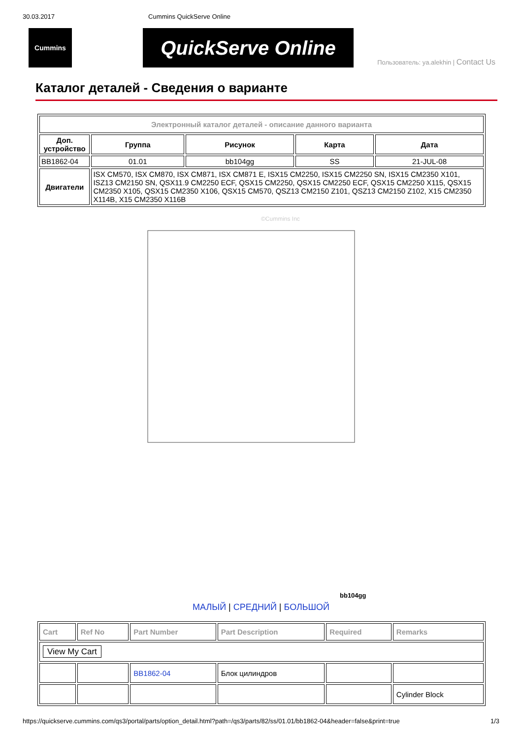30.03.2017 Cummins QuickServe Online
Cummins
QuickServe Online
Пользователь: ya.alekhin | Contact Us
Каталог деталей - Сведения о варианте
| Электронный каталог деталей - описание данного варианта | | | | |
| Доп. устройство | Группа | Рисунок | Карта | Дата |
| BB1862-04 | 01.01 | bb104gg | SS | 21-JUL-08 |
| Двигатели | ISX CM570, ISX CM870, ISX CM871, ISX CM871 E, ISX15 CM2250, ISX15 CM2250 SN, ISX15 CM2350 X101, ISZ13 CM2150 SN, QSX11.9 CM2250 ECF, QSX15 CM2250, QSX15 CM2250 ECF, QSX15 CM2250 X115, QSX15 CM2350 X105, QSX15 CM2350 X106, QSX15 CM570, QSZ13 CM2150 Z101, QSZ13 CM2150 Z102, X15 CM2350 X114B, X15 CM2350 X116B | | | |
©Cummins Inc
bb104gg
МАЛЫЙ | СРЕДНИЙ | БОЛЬШОЙ
| Cart | Ref No | Part Number | Part Description | Required | Remarks |
| --- | --- | --- | --- | --- | --- |
| View My Cart | | | | | |
| | | BB1862-04 | Блок цилиндров | | |
| | | | | | Cylinder Block |
https://quickserve.cummins.com/qs3/portal/parts/option_detail.html?path=/qs3/parts/82/ss/01.01/bb1862-04&header=false&print=true 1/3